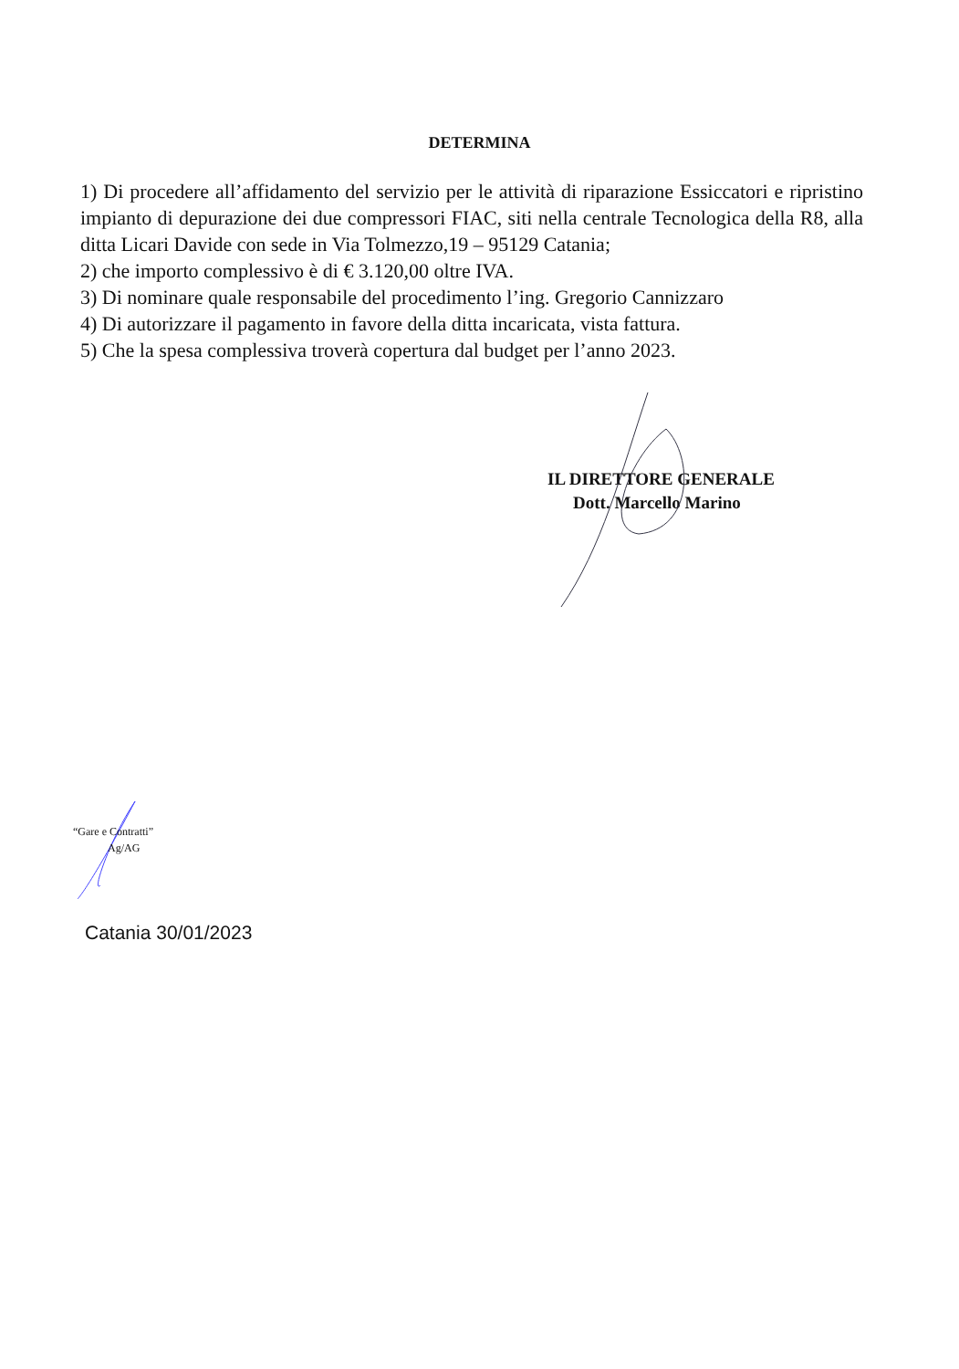DETERMINA
1) Di procedere all’affidamento del servizio per le attività di riparazione Essiccatori e ripristino impianto di depurazione dei due compressori FIAC, siti nella centrale Tecnologica della R8, alla ditta Licari Davide con sede in Via Tolmezzo,19 – 95129 Catania;
2) che importo complessivo è di € 3.120,00 oltre IVA.
3) Di nominare quale responsabile del procedimento l’ing. Gregorio Cannizzaro
4) Di autorizzare il pagamento in favore della ditta incaricata, vista fattura.
5) Che la spesa complessiva troverà copertura dal budget per l’anno 2023.
IL DIRETTORE GENERALE
Dott. Marcello Marino
“Gare e Contratti”
Ag/AG
Catania 30/01/2023